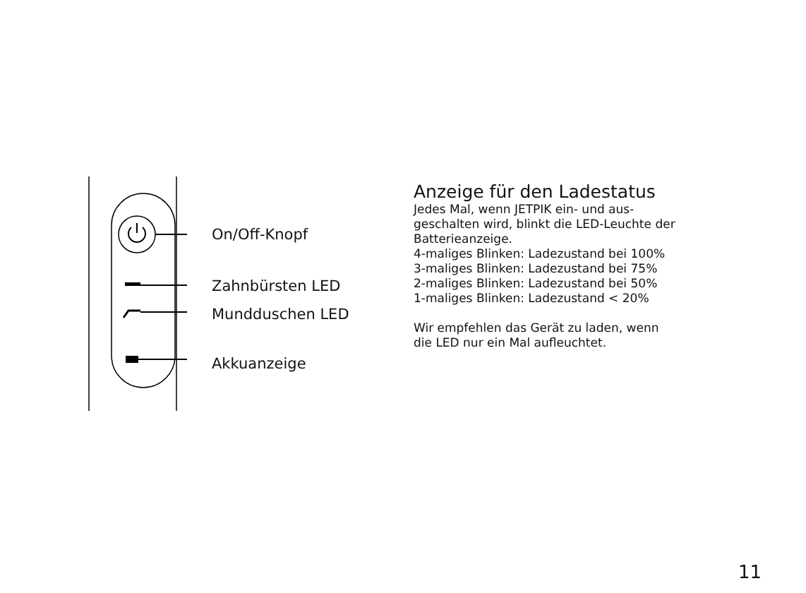On/Off-Knopf
Zahnbürsten LED
Mundduschen LED
Akkuanzeige
Anzeige für den Ladestatus
Jedes Mal, wenn JETPIK ein- und aus-
geschalten wird, blinkt die LED-Leuchte der Batterieanzeige.
4-maliges Blinken: Ladezustand bei 100%
3-maliges Blinken: Ladezustand bei 75%
2-maliges Blinken: Ladezustand bei 50%
1-maliges Blinken: Ladezustand < 20%
Wir empfehlen das Gerät zu laden, wenn
die LED nur ein Mal aufleuchtet.
11